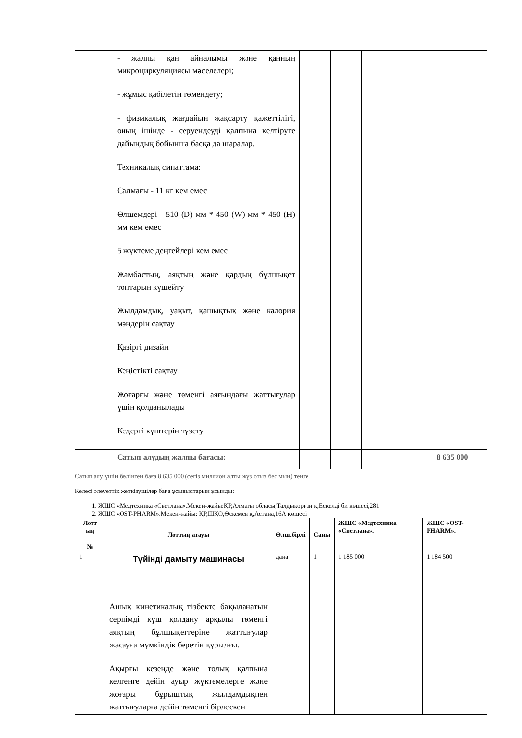| | - жалпы қан айналымы және қанның микроциркуляциясы мәселелері; - жұмыс қабілетін төмендету; - физикалық жағдайын жақсарту қажеттілігі, оның ішінде - серуендеуді қалпына келтіруге дайындық бойынша басқа да шаралар. Техникалық сипаттама: Салмағы - 11 кг кем емес Өлшемдері - 510 (D) мм * 450 (W) мм * 450 (H) мм кем емес 5 жүктеме деңгейлері кем емес Жамбастың, аяқтың және қардың бұлшықет топтарын күшейту Жылдамдық, уақыт, қашықтық және калория мәндерін сақтау Қазіргі дизайн Кеңістікті сақтау Жоғарғы және төменгі аяғындағы жаттығулар үшін қолданылады Кедергі күштерін түзету | | | | |
| | Сатып алудың жалпы бағасы: | | | | 8 635 000 |
Сатып алу үшін бөлінген баға 8 635 000 (сегіз миллион алты жүз отыз бес мың) теңге.
Келесі әлеуеттік жеткізушілер баға ұсыныстарын ұсынды:
1. ЖШС «Медтехника «Светлана».Мекен-жайы:ҚР,Алматы обласы,Талдықорған қ,Ескелді би көшесі,281
2. ЖШС «OST-PHARM».Мекен-жайы: ҚР,ШҚО,Өскемен қ,Астана,16А көшесі
| Лотт ың № | Лоттың атауы | Өлш.бірлі | Саны | ЖШС «Медтехника «Светлана». | ЖШС «OST-PHARM». |
| --- | --- | --- | --- | --- | --- |
| 1 | Түйінді дамыту машинасы Ашық кинетикалық тізбекте бақыланатын серпімді күш қолдану арқылы төменгі аяқтың бұлшықеттеріне жаттығулар жасауға мүмкіндік беретін құрылғы. Ақырғы кезеңде және толық қалпына келгенге дейін ауыр жүктемелерге және жоғары бұрыштық жылдамдықпен жаттығуларға дейін төменгі бірлескен | дана | 1 | 1 185 000 | 1 184 500 |